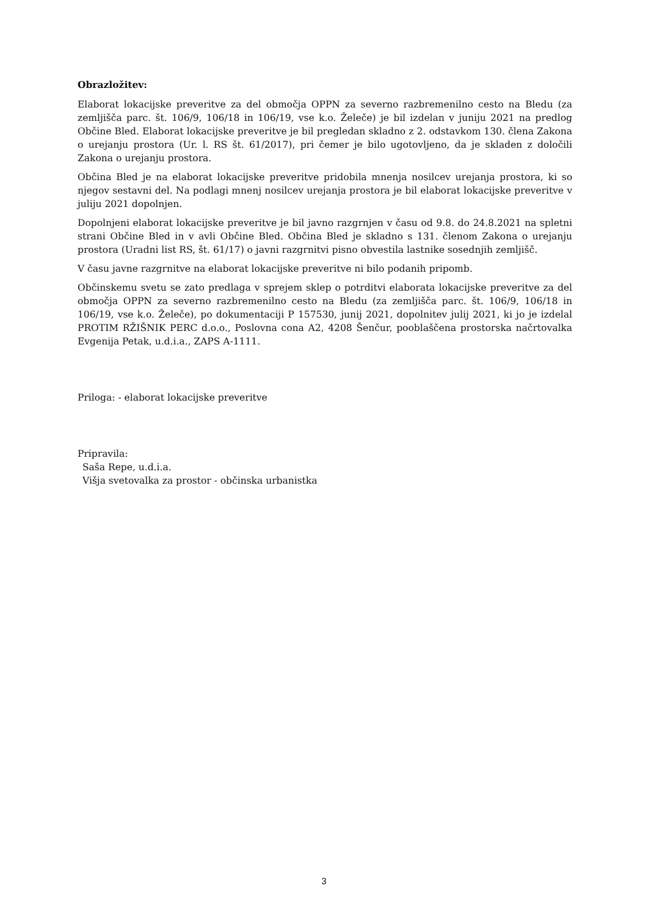Obrazložitev:
Elaborat lokacijske preveritve za del območja OPPN za severno razbremenilno cesto na Bledu (za zemljišča parc. št. 106/9, 106/18 in 106/19, vse k.o. Želeče) je bil izdelan v juniju 2021 na predlog Občine Bled. Elaborat lokacijske preveritve je bil pregledan skladno z 2. odstavkom 130. člena Zakona o urejanju prostora (Ur. l. RS št. 61/2017), pri čemer je bilo ugotovljeno, da je skladen z določili Zakona o urejanju prostora.
Občina Bled je na elaborat lokacijske preveritve pridobila mnenja nosilcev urejanja prostora, ki so njegov sestavni del. Na podlagi mnenj nosilcev urejanja prostora je bil elaborat lokacijske preveritve v juliju 2021 dopolnjen.
Dopolnjeni elaborat lokacijske preveritve je bil javno razgrnjen v času od 9.8. do 24.8.2021 na spletni strani Občine Bled in v avli Občine Bled. Občina Bled je skladno s 131. členom Zakona o urejanju prostora (Uradni list RS, št. 61/17) o javni razgrnitvi pisno obvestila lastnike sosednjih zemljišč.
V času javne razgrnitve na elaborat lokacijske preveritve ni bilo podanih pripomb.
Občinskemu svetu se zato predlaga v sprejem sklep o potrditvi elaborata lokacijske preveritve za del območja OPPN za severno razbremenilno cesto na Bledu (za zemljišča parc. št. 106/9, 106/18 in 106/19, vse k.o. Želeče), po dokumentaciji P 157530, junij 2021, dopolnitev julij 2021, ki jo je izdelal PROTIM RŽIŠNIK PERC d.o.o., Poslovna cona A2, 4208 Šenčur, pooblaščena prostorska načrtovalka Evgenija Petak, u.d.i.a., ZAPS A-1111.
Priloga: - elaborat lokacijske preveritve
Pripravila:
Saša Repe, u.d.i.a.
Višja svetovalka za prostor - občinska urbanistka
3